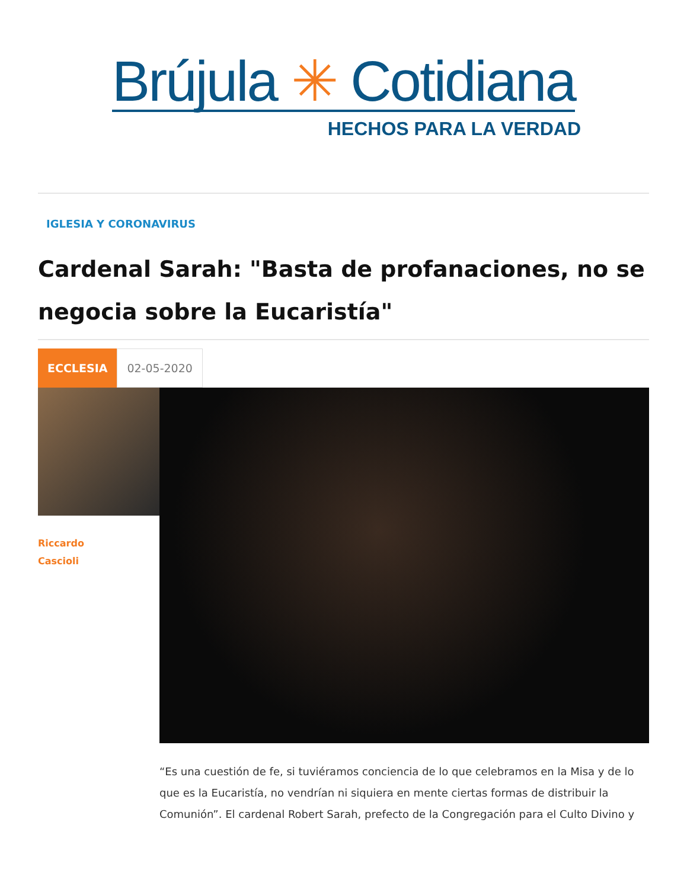Brújula ✳ Cotidiana
HECHOS PARA LA VERDAD
IGLESIA Y CORONAVIRUS
Cardenal Sarah: "Basta de profanaciones, no se negocia sobre la Eucaristía"
ECCLESIA 02-05-2020
Riccardo
Cascioli
“Es una cuestión de fe, si tuviéramos conciencia de lo que celebramos en la Misa y de lo que es la Eucaristía, no vendrían ni siquiera en mente ciertas formas de distribuir la Comunión”. El cardenal Robert Sarah, prefecto de la Congregación para el Culto Divino y